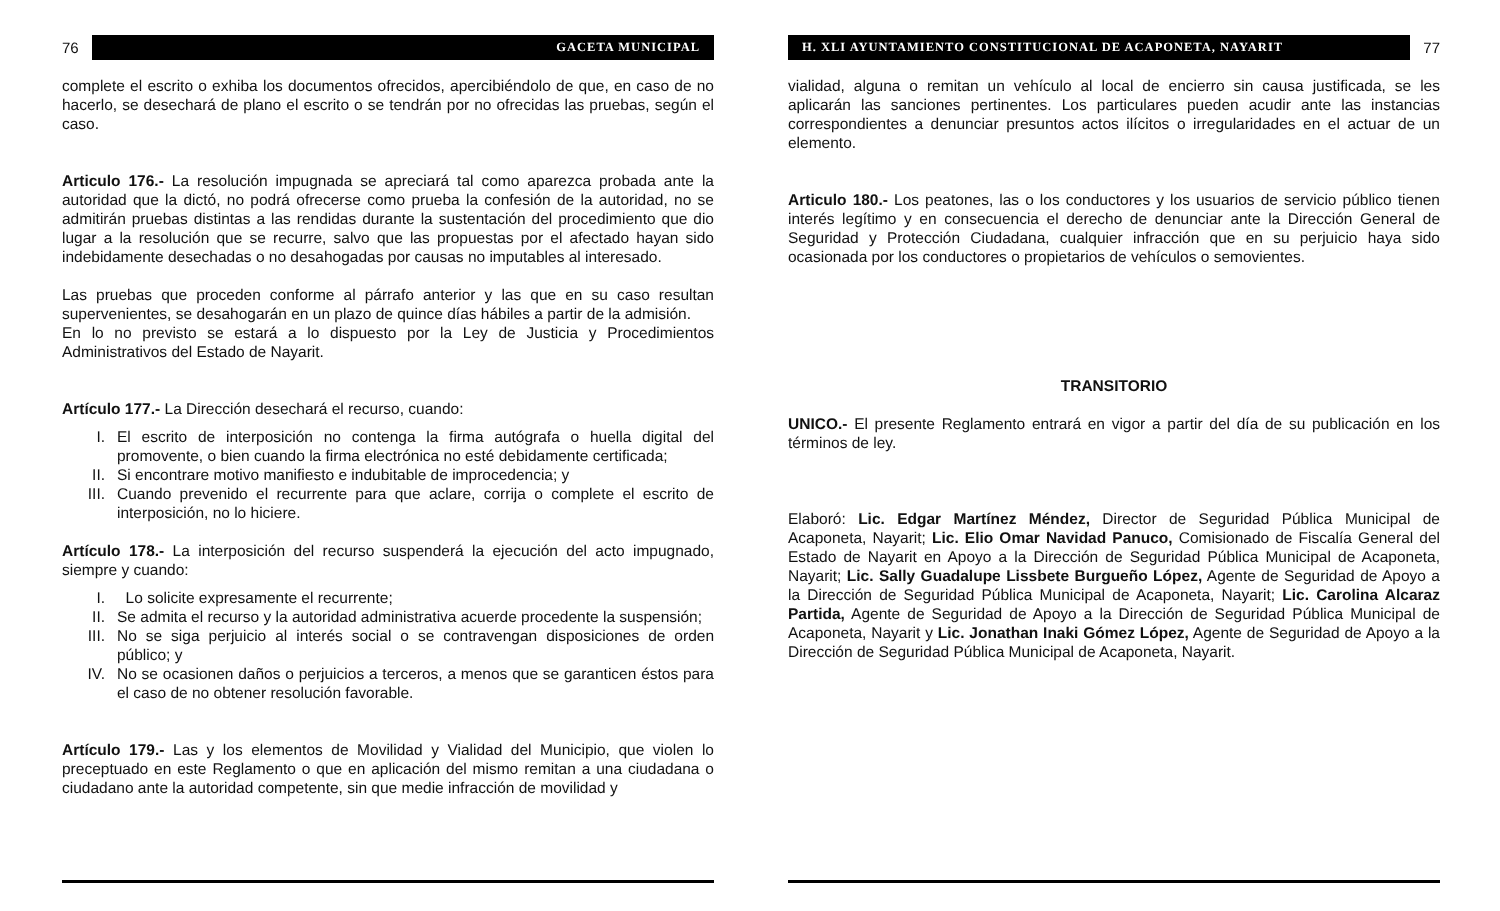76
GACETA MUNICIPAL
complete el escrito o exhiba los documentos ofrecidos, apercibiéndolo de que, en caso de no hacerlo, se desechará de plano el escrito o se tendrán por no ofrecidas las pruebas, según el caso.
Articulo 176.- La resolución impugnada se apreciará tal como aparezca probada ante la autoridad que la dictó, no podrá ofrecerse como prueba la confesión de la autoridad, no se admitirán pruebas distintas a las rendidas durante la sustentación del procedimiento que dio lugar a la resolución que se recurre, salvo que las propuestas por el afectado hayan sido indebidamente desechadas o no desahogadas por causas no imputables al interesado.
Las pruebas que proceden conforme al párrafo anterior y las que en su caso resultan supervenientes, se desahogarán en un plazo de quince días hábiles a partir de la admisión.
En lo no previsto se estará a lo dispuesto por la Ley de Justicia y Procedimientos Administrativos del Estado de Nayarit.
Artículo 177.- La Dirección desechará el recurso, cuando:
I. El escrito de interposición no contenga la firma autógrafa o huella digital del promovente, o bien cuando la firma electrónica no esté debidamente certificada;
II. Si encontrare motivo manifiesto e indubitable de improcedencia; y
III. Cuando prevenido el recurrente para que aclare, corrija o complete el escrito de interposición, no lo hiciere.
Artículo 178.- La interposición del recurso suspenderá la ejecución del acto impugnado, siempre y cuando:
I. Lo solicite expresamente el recurrente;
II. Se admita el recurso y la autoridad administrativa acuerde procedente la suspensión;
III. No se siga perjuicio al interés social o se contravengan disposiciones de orden público; y
IV. No se ocasionen daños o perjuicios a terceros, a menos que se garanticen éstos para el caso de no obtener resolución favorable.
Artículo 179.- Las y los elementos de Movilidad y Vialidad del Municipio, que violen lo preceptuado en este Reglamento o que en aplicación del mismo remitan a una ciudadana o ciudadano ante la autoridad competente, sin que medie infracción de movilidad y
H. XLI AYUNTAMIENTO CONSTITUCIONAL DE ACAPONETA, NAYARIT
77
vialidad, alguna o remitan un vehículo al local de encierro sin causa justificada, se les aplicarán las sanciones pertinentes. Los particulares pueden acudir ante las instancias correspondientes a denunciar presuntos actos ilícitos o irregularidades en el actuar de un elemento.
Articulo 180.- Los peatones, las o los conductores y los usuarios de servicio público tienen interés legítimo y en consecuencia el derecho de denunciar ante la Dirección General de Seguridad y Protección Ciudadana, cualquier infracción que en su perjuicio haya sido ocasionada por los conductores o propietarios de vehículos o semovientes.
TRANSITORIO
UNICO.- El presente Reglamento entrará en vigor a partir del día de su publicación en los términos de ley.
Elaboró: Lic. Edgar Martínez Méndez, Director de Seguridad Pública Municipal de Acaponeta, Nayarit; Lic. Elio Omar Navidad Panuco, Comisionado de Fiscalía General del Estado de Nayarit en Apoyo a la Dirección de Seguridad Pública Municipal de Acaponeta, Nayarit; Lic. Sally Guadalupe Lissbete Burgueño López, Agente de Seguridad de Apoyo a la Dirección de Seguridad Pública Municipal de Acaponeta, Nayarit; Lic. Carolina Alcaraz Partida, Agente de Seguridad de Apoyo a la Dirección de Seguridad Pública Municipal de Acaponeta, Nayarit y Lic. Jonathan Inaki Gómez López, Agente de Seguridad de Apoyo a la Dirección de Seguridad Pública Municipal de Acaponeta, Nayarit.